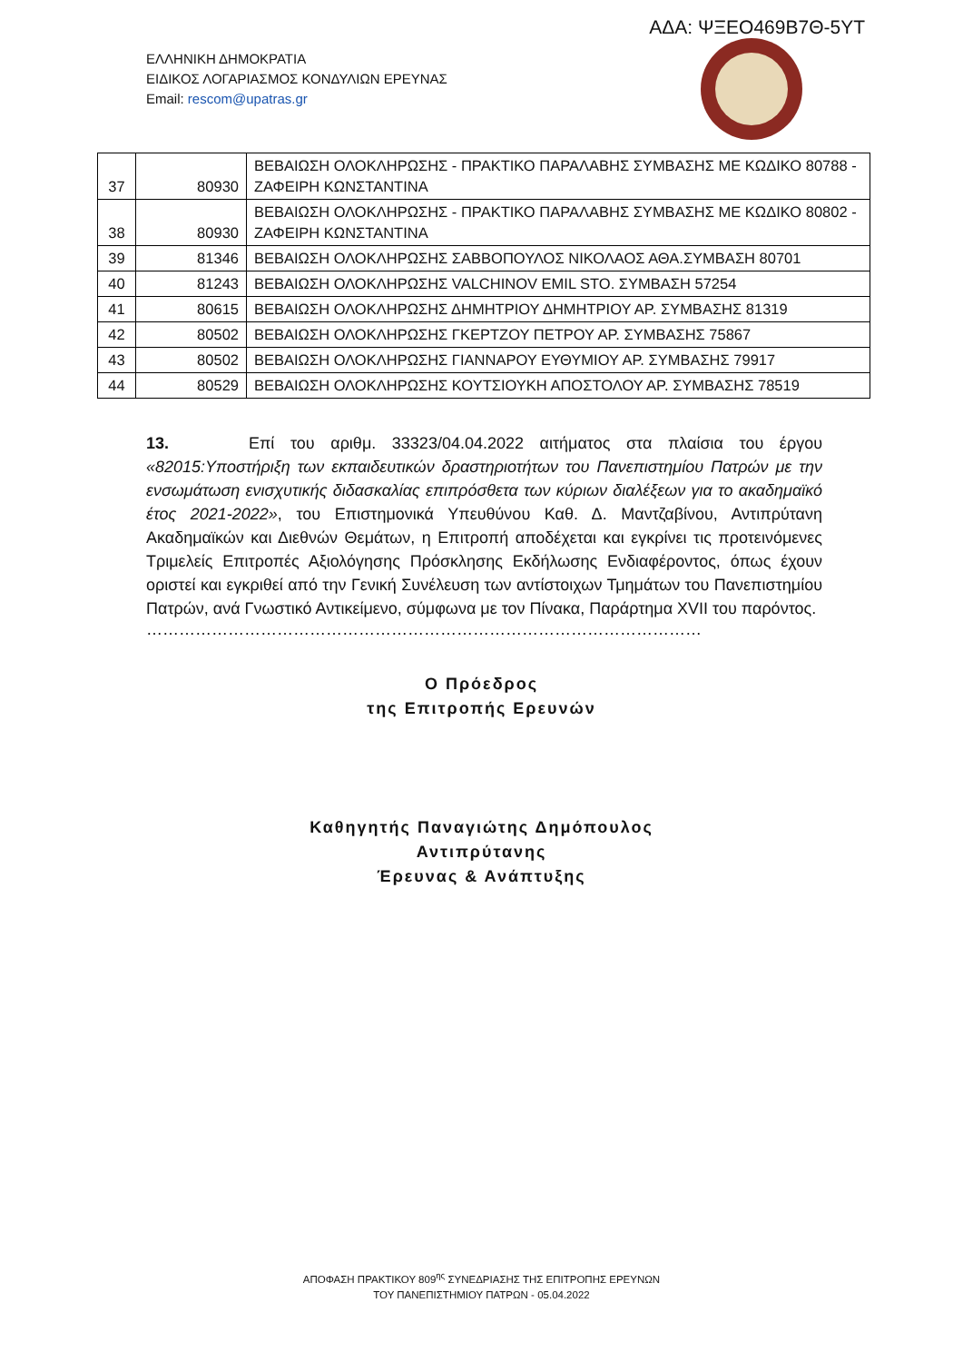ΑΔΑ: ΨΞΕΟ469Β7Θ-5ΥΤ
ΕΛΛΗΝΙΚΗ ΔΗΜΟΚΡΑΤΙΑ
ΕΙΔΙΚΟΣ ΛΟΓΑΡΙΑΣΜΟΣ ΚΟΝΔΥΛΙΩΝ ΕΡΕΥΝΑΣ
Email: rescom@upatras.gr
| 37 | 80930 | ΒΕΒΑΙΩΣΗ ΟΛΟΚΛΗΡΩΣΗΣ - ΠΡΑΚΤΙΚΟ ΠΑΡΑΛΑΒΗΣ ΣΥΜΒΑΣΗΣ ΜΕ ΚΩΔΙΚΟ 80788 - ΖΑΦΕΙΡΗ ΚΩΝΣΤΑΝΤΙΝΑ |
| 38 | 80930 | ΒΕΒΑΙΩΣΗ ΟΛΟΚΛΗΡΩΣΗΣ - ΠΡΑΚΤΙΚΟ ΠΑΡΑΛΑΒΗΣ ΣΥΜΒΑΣΗΣ ΜΕ ΚΩΔΙΚΟ 80802 - ΖΑΦΕΙΡΗ ΚΩΝΣΤΑΝΤΙΝΑ |
| 39 | 81346 | ΒΕΒΑΙΩΣΗ ΟΛΟΚΛΗΡΩΣΗΣ ΣΑΒΒΟΠΟΥΛΟΣ ΝΙΚΟΛΑΟΣ ΑΘΑ.ΣΥΜΒΑΣΗ 80701 |
| 40 | 81243 | ΒΕΒΑΙΩΣΗ ΟΛΟΚΛΗΡΩΣΗΣ VALCHINOV EMIL STO. ΣΥΜΒΑΣΗ 57254 |
| 41 | 80615 | ΒΕΒΑΙΩΣΗ ΟΛΟΚΛΗΡΩΣΗΣ ΔΗΜΗΤΡΙΟΥ ΔΗΜΗΤΡΙΟΥ ΑΡ. ΣΥΜΒΑΣΗΣ 81319 |
| 42 | 80502 | ΒΕΒΑΙΩΣΗ ΟΛΟΚΛΗΡΩΣΗΣ ΓΚΕΡΤΖΟΥ ΠΕΤΡΟΥ ΑΡ. ΣΥΜΒΑΣΗΣ 75867 |
| 43 | 80502 | ΒΕΒΑΙΩΣΗ ΟΛΟΚΛΗΡΩΣΗΣ ΓΙΑΝΝΑΡΟΥ ΕΥΘΥΜΙΟΥ ΑΡ. ΣΥΜΒΑΣΗΣ 79917 |
| 44 | 80529 | ΒΕΒΑΙΩΣΗ ΟΛΟΚΛΗΡΩΣΗΣ ΚΟΥΤΣΙΟΥΚΗ ΑΠΟΣΤΟΛΟΥ ΑΡ. ΣΥΜΒΑΣΗΣ 78519 |
13. Επί του αριθμ. 33323/04.04.2022 αιτήματος στα πλαίσια του έργου «82015:Υποστήριξη των εκπαιδευτικών δραστηριοτήτων του Πανεπιστημίου Πατρών με την ενσωμάτωση ενισχυτικής διδασκαλίας επιπρόσθετα των κύριων διαλέξεων για το ακαδημαϊκό έτος 2021-2022», του Επιστημονικά Υπευθύνου Καθ. Δ. Μαντζαβίνου, Αντιπρύτανη Ακαδημαϊκών και Διεθνών Θεμάτων, η Επιτροπή αποδέχεται και εγκρίνει τις προτεινόμενες Τριμελείς Επιτροπές Αξιολόγησης Πρόσκλησης Εκδήλωσης Ενδιαφέροντος, όπως έχουν οριστεί και εγκριθεί από την Γενική Συνέλευση των αντίστοιχων Τμημάτων του Πανεπιστημίου Πατρών, ανά Γνωστικό Αντικείμενο, σύμφωνα με τον Πίνακα, Παράρτημα XVII του παρόντος.
…………………………………………………………………………………………
Ο Πρόεδρος
της Επιτροπής Ερευνών
Καθηγητής Παναγιώτης Δημόπουλος
Αντιπρύτανης
Έρευνας & Ανάπτυξης
ΑΠΟΦΑΣΗ ΠΡΑΚΤΙΚΟΥ 809<sup>ης</sup> ΣΥΝΕΔΡΙΑΣΗΣ ΤΗΣ ΕΠΙΤΡΟΠΗΣ ΕΡΕΥΝΩΝ
ΤΟΥ ΠΑΝΕΠΙΣΤΗΜΙΟΥ ΠΑΤΡΩΝ - 05.04.2022